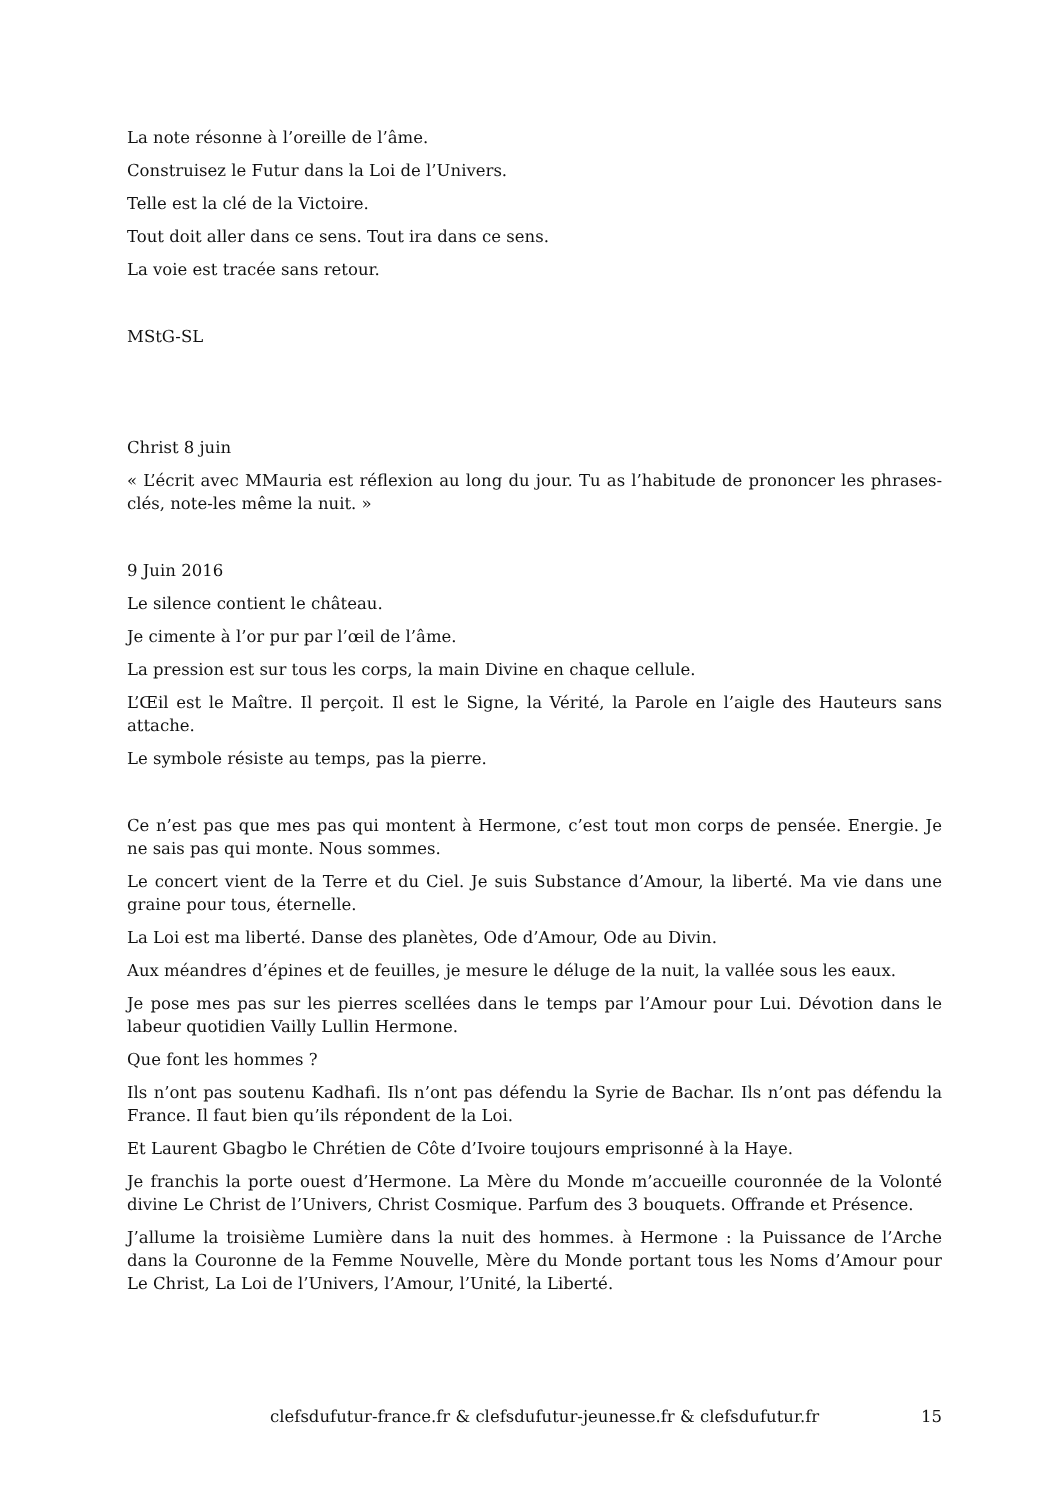La note résonne à l’oreille de l’âme.
Construisez le Futur dans la Loi de l’Univers.
Telle est la clé de la Victoire.
Tout doit aller dans ce sens. Tout ira dans ce sens.
La voie est tracée sans retour.
MStG-SL
Christ 8 juin
« L’écrit avec MMauria est réflexion au long du jour. Tu as l’habitude de prononcer les phrases-clés, note-les même la nuit. »
9 Juin 2016
Le silence contient le château.
Je cimente à l’or pur par l’œil de l’âme.
La pression est sur tous les corps, la main Divine en chaque cellule.
L’Œil est le Maître. Il perçoit. Il est le Signe, la Vérité, la Parole en l’aigle des Hauteurs sans attache.
Le symbole résiste au temps, pas la pierre.
Ce n’est pas que mes pas qui montent à Hermone, c’est tout mon corps de pensée. Energie. Je ne sais pas qui monte. Nous sommes.
Le concert vient de la Terre et du Ciel. Je suis Substance d’Amour, la liberté. Ma vie dans une graine pour tous, éternelle.
La Loi est ma liberté. Danse des planètes, Ode d’Amour, Ode au Divin.
Aux méandres d’épines et de feuilles, je mesure le déluge de la nuit, la vallée sous les eaux.
Je pose mes pas sur les pierres scellées dans le temps par l’Amour pour Lui. Dévotion dans le labeur quotidien Vailly Lullin Hermone.
Que font les hommes ?
Ils n’ont pas soutenu Kadhafi. Ils n’ont pas défendu la Syrie de Bachar. Ils n’ont pas défendu la France. Il faut bien qu’ils répondent de la Loi.
Et Laurent Gbagbo le Chrétien de Côte d’Ivoire toujours emprisonné à la Haye.
Je franchis la porte ouest d’Hermone. La Mère du Monde m’accueille couronnée de la Volonté divine Le Christ de l’Univers, Christ Cosmique. Parfum des 3 bouquets. Offrande et Présence.
J’allume la troisième Lumière dans la nuit des hommes. à Hermone : la Puissance de l’Arche dans la Couronne de la Femme Nouvelle, Mère du Monde portant tous les Noms d’Amour pour Le Christ, La Loi de l’Univers, l’Amour, l’Unité, la Liberté.
clefsdufutur-france.fr & clefsdufutur-jeunesse.fr & clefsdufutur.fr 15